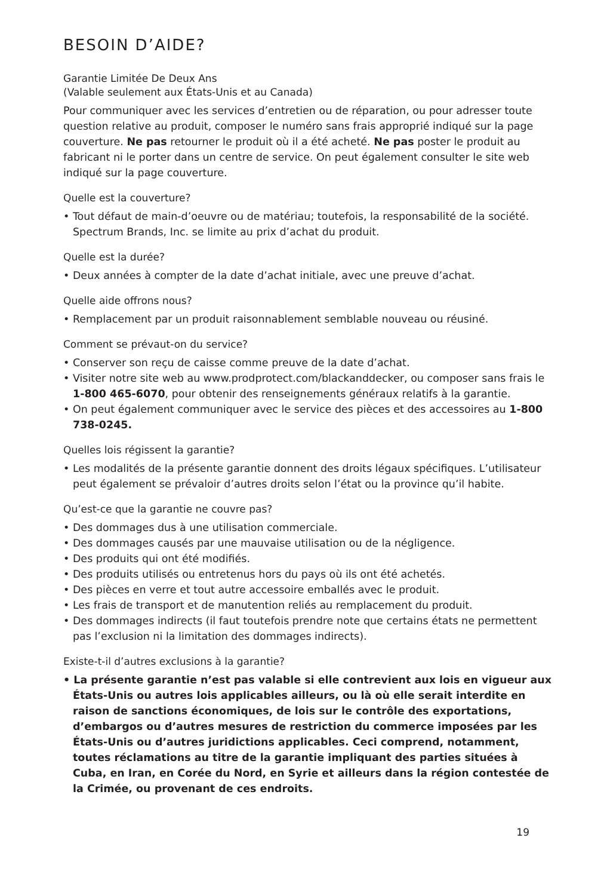BESOIN D’AIDE?
Garantie Limitée De Deux Ans
(Valable seulement aux États-Unis et au Canada)
Pour communiquer avec les services d’entretien ou de réparation, ou pour adresser toute question relative au produit, composer le numéro sans frais approprié indiqué sur la page couverture. Ne pas retourner le produit où il a été acheté. Ne pas poster le produit au fabricant ni le porter dans un centre de service. On peut également consulter le site web indiqué sur la page couverture.
Quelle est la couverture?
• Tout défaut de main-d’oeuvre ou de matériau; toutefois, la responsabilité de la société. Spectrum Brands, Inc. se limite au prix d’achat du produit.
Quelle est la durée?
• Deux années à compter de la date d’achat initiale, avec une preuve d’achat.
Quelle aide offrons nous?
• Remplacement par un produit raisonnablement semblable nouveau ou réusiné.
Comment se prévaut-on du service?
• Conserver son reçu de caisse comme preuve de la date d’achat.
• Visiter notre site web au www.prodprotect.com/blackanddecker, ou composer sans frais le 1-800 465-6070, pour obtenir des renseignements généraux relatifs à la garantie.
• On peut également communiquer avec le service des pièces et des accessoires au 1-800 738-0245.
Quelles lois régissent la garantie?
• Les modalités de la présente garantie donnent des droits légaux spécifiques. L’utilisateur peut également se prévaloir d’autres droits selon l’état ou la province qu’il habite.
Qu’est-ce que la garantie ne couvre pas?
• Des dommages dus à une utilisation commerciale.
• Des dommages causés par une mauvaise utilisation ou de la négligence.
• Des produits qui ont été modifiés.
• Des produits utilisés ou entretenus hors du pays où ils ont été achetés.
• Des pièces en verre et tout autre accessoire emballés avec le produit.
• Les frais de transport et de manutention reliés au remplacement du produit.
• Des dommages indirects (il faut toutefois prendre note que certains états ne permettent pas l’exclusion ni la limitation des dommages indirects).
Existe-t-il d’autres exclusions à la garantie?
• La présente garantie n’est pas valable si elle contrevient aux lois en vigueur aux États-Unis ou autres lois applicables ailleurs, ou là où elle serait interdite en raison de sanctions économiques, de lois sur le contrôle des exportations, d’embargos ou d’autres mesures de restriction du commerce imposées par les États-Unis ou d’autres juridictions applicables. Ceci comprend, notamment, toutes réclamations au titre de la garantie impliquant des parties situées à Cuba, en Iran, en Corée du Nord, en Syrie et ailleurs dans la région contestée de la Crimée, ou provenant de ces endroits.
19